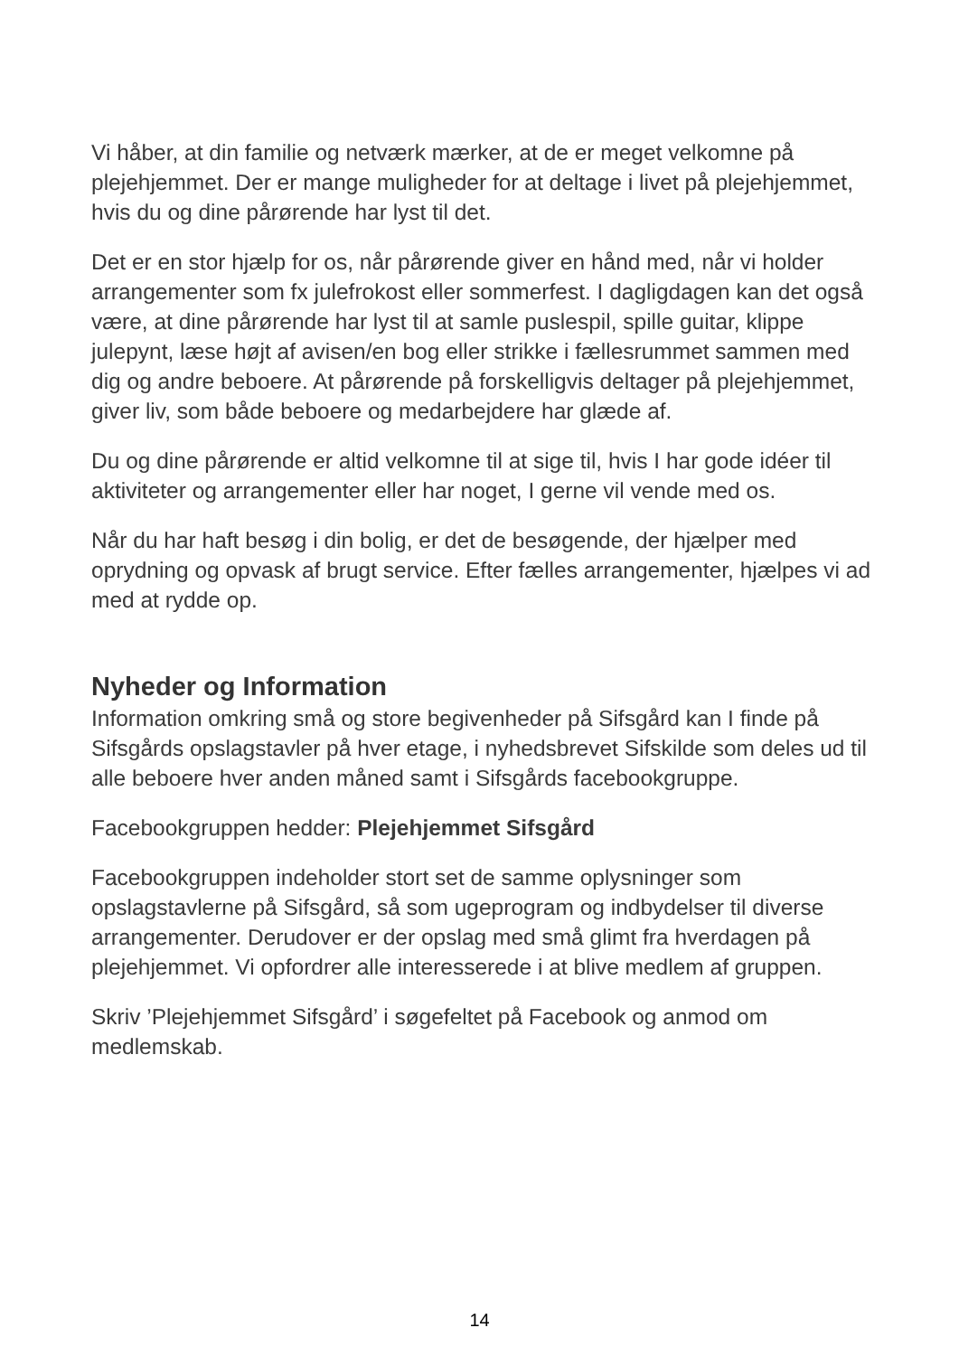Vi håber, at din familie og netværk mærker, at de er meget velkomne på plejehjemmet. Der er mange muligheder for at deltage i livet på plejehjemmet, hvis du og dine pårørende har lyst til det.
Det er en stor hjælp for os, når pårørende giver en hånd med, når vi holder arrangementer som fx julefrokost eller sommerfest. I dagligdagen kan det også være, at dine pårørende har lyst til at samle puslespil, spille guitar, klippe julepynt, læse højt af avisen/en bog eller strikke i fællesrummet sammen med dig og andre beboere. At pårørende på forskelligvis deltager på plejehjemmet, giver liv, som både beboere og medarbejdere har glæde af.
Du og dine pårørende er altid velkomne til at sige til, hvis I har gode idéer til aktiviteter og arrangementer eller har noget, I gerne vil vende med os.
Når du har haft besøg i din bolig, er det de besøgende, der hjælper med oprydning og opvask af brugt service. Efter fælles arrangementer, hjælpes vi ad med at rydde op.
Nyheder og Information
Information omkring små og store begivenheder på Sifsgård kan I finde på Sifsgårds opslagstavler på hver etage, i nyhedsbrevet Sifskilde som deles ud til alle beboere hver anden måned samt i Sifsgårds facebookgruppe.
Facebookgruppen hedder: Plejehjemmet Sifsgård
Facebookgruppen indeholder stort set de samme oplysninger som opslagstavlerne på Sifsgård, så som ugeprogram og indbydelser til diverse arrangementer. Derudover er der opslag med små glimt fra hverdagen på plejehjemmet. Vi opfordrer alle interesserede i at blive medlem af gruppen.
Skriv ’Plejehjemmet Sifsgård’ i søgefeltet på Facebook og anmod om medlemskab.
14